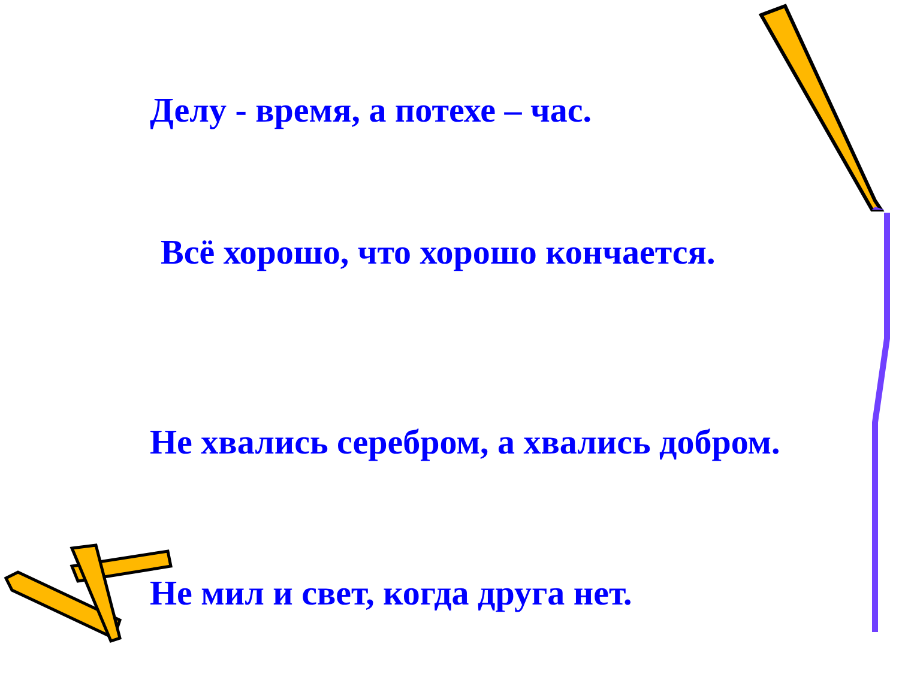Делу - время, а потехе – час.
Всё хорошо, что хорошо кончается.
Не хвались серебром, а хвались добром.
Не мил и свет, когда друга нет.